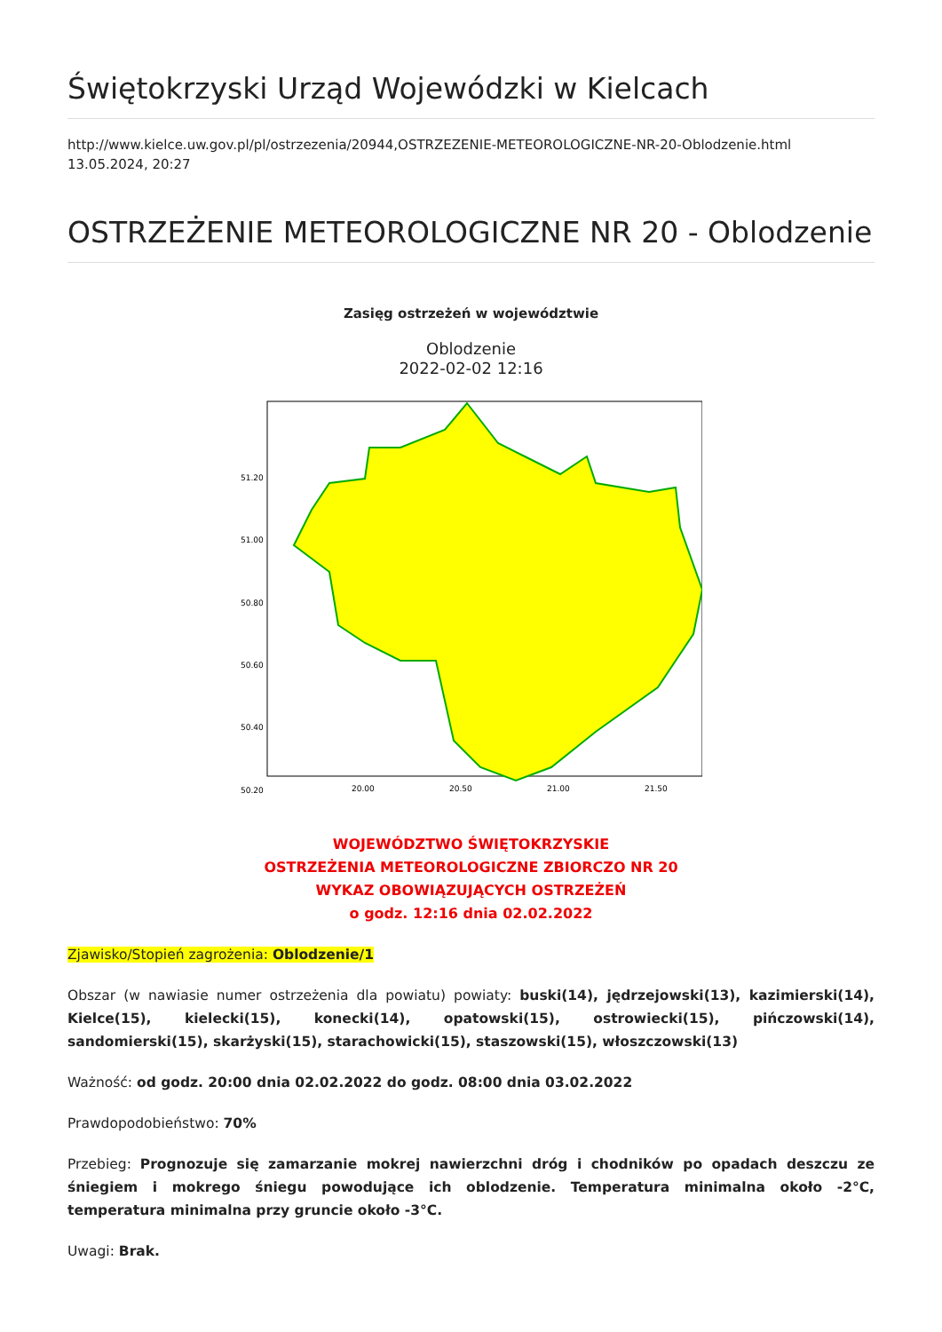Świętokrzyski Urząd Wojewódzki w Kielcach
http://www.kielce.uw.gov.pl/pl/ostrzezenia/20944,OSTRZEZENIE-METEOROLOGICZNE-NR-20-Oblodzenie.html
13.05.2024, 20:27
OSTRZEŻENIE METEOROLOGICZNE NR 20 - Oblodzenie
Zasięg ostrzeżeń w województwie
Oblodzenie
2022-02-02 12:16
51.20
51.00
50.80
50.60
50.40
50.20
20.00
20.50
21.00
21.50
WOJEWÓDZTWO ŚWIĘTOKRZYSKIE
OSTRZEŻENIA METEOROLOGICZNE ZBIORCZO NR 20
WYKAZ OBOWIĄZUJĄCYCH OSTRZEŻEŃ
o godz. 12:16 dnia 02.02.2022
Zjawisko/Stopień zagrożenia: Oblodzenie/1
Obszar (w nawiasie numer ostrzeżenia dla powiatu) powiaty: buski(14), jędrzejowski(13), kazimierski(14), Kielce(15), kielecki(15), konecki(14), opatowski(15), ostrowiecki(15), pińczowski(14), sandomierski(15), skarżyski(15), starachowicki(15), staszowski(15), włoszczowski(13)
Ważność: od godz. 20:00 dnia 02.02.2022 do godz. 08:00 dnia 03.02.2022
Prawdopodobieństwo: 70%
Przebieg: Prognozuje się zamarzanie mokrej nawierzchni dróg i chodników po opadach deszczu ze śniegiem i mokrego śniegu powodujące ich oblodzenie. Temperatura minimalna około -2°C, temperatura minimalna przy gruncie około -3°C.
Uwagi: Brak.